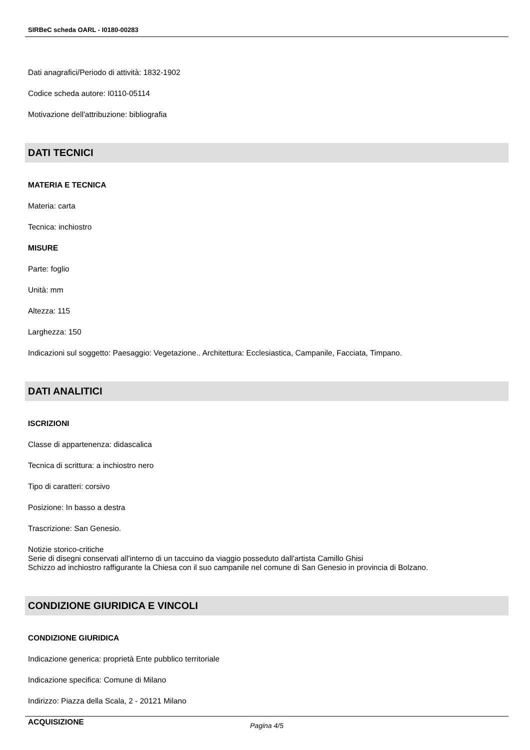SIRBeC scheda OARL - I0180-00283
Dati anagrafici/Periodo di attività: 1832-1902
Codice scheda autore: I0110-05114
Motivazione dell'attribuzione: bibliografia
DATI TECNICI
MATERIA E TECNICA
Materia: carta
Tecnica: inchiostro
MISURE
Parte: foglio
Unità: mm
Altezza: 115
Larghezza: 150
Indicazioni sul soggetto: Paesaggio: Vegetazione.. Architettura: Ecclesiastica, Campanile, Facciata, Timpano.
DATI ANALITICI
ISCRIZIONI
Classe di appartenenza: didascalica
Tecnica di scrittura: a inchiostro nero
Tipo di caratteri: corsivo
Posizione: In basso a destra
Trascrizione: San Genesio.
Notizie storico-critiche
Serie di disegni conservati all'interno di un taccuino da viaggio posseduto dall'artista Camillo Ghisi
Schizzo ad inchiostro raffigurante la Chiesa con il suo campanile nel comune di San Genesio in provincia di Bolzano.
CONDIZIONE GIURIDICA E VINCOLI
CONDIZIONE GIURIDICA
Indicazione generica: proprietà Ente pubblico territoriale
Indicazione specifica: Comune di Milano
Indirizzo: Piazza della Scala, 2 - 20121 Milano
ACQUISIZIONE
Pagina 4/5